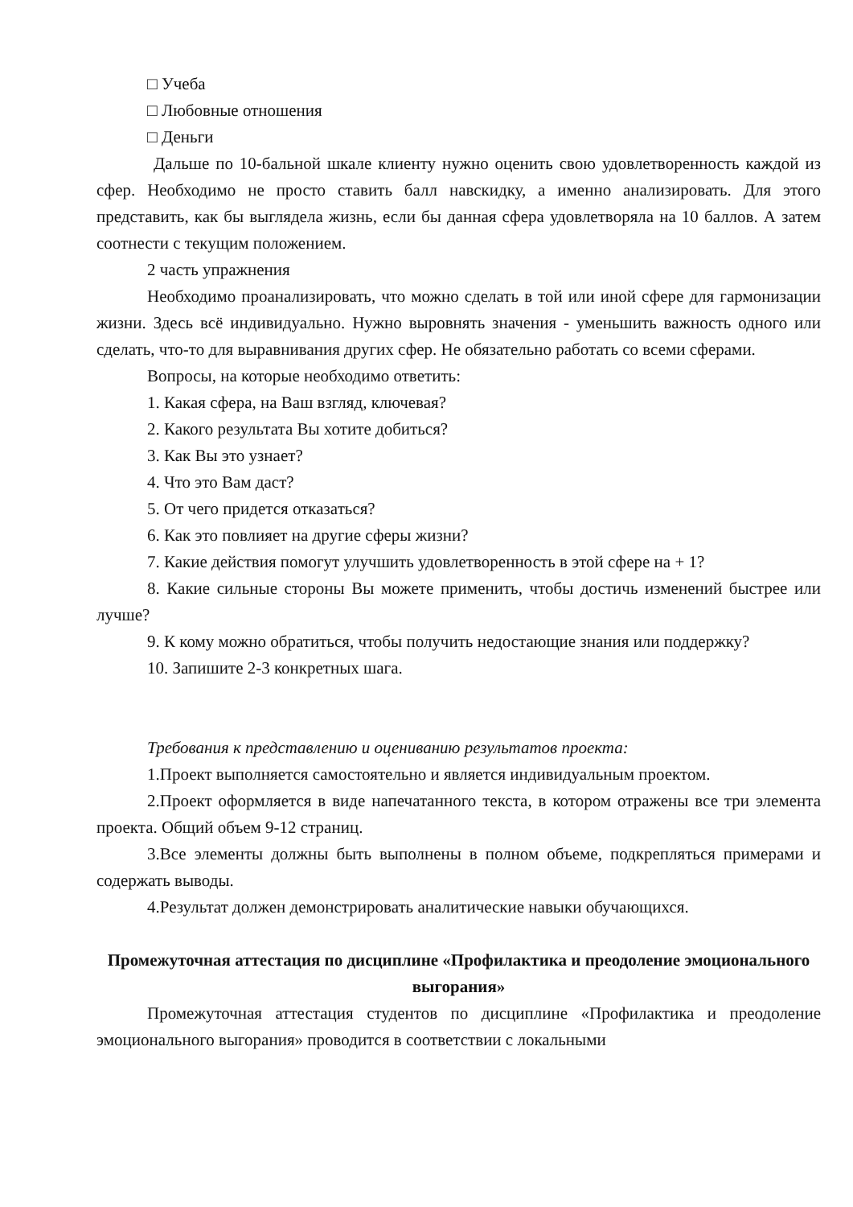□ Учеба
□ Любовные отношения
□ Деньги
Дальше по 10-бальной шкале клиенту нужно оценить свою удовлетворенность каждой из сфер. Необходимо не просто ставить балл навскидку, а именно анализировать. Для этого представить, как бы выглядела жизнь, если бы данная сфера удовлетворяла на 10 баллов. А затем соотнести с текущим положением.
2 часть упражнения
Необходимо проанализировать, что можно сделать в той или иной сфере для гармонизации жизни. Здесь всё индивидуально. Нужно выровнять значения - уменьшить важность одного или сделать, что-то для выравнивания других сфер. Не обязательно работать со всеми сферами.
Вопросы, на которые необходимо ответить:
1. Какая сфера, на Ваш взгляд, ключевая?
2. Какого результата Вы хотите добиться?
3. Как Вы это узнает?
4. Что это Вам даст?
5. От чего придется отказаться?
6. Как это повлияет на другие сферы жизни?
7. Какие действия помогут улучшить удовлетворенность в этой сфере на + 1?
8. Какие сильные стороны Вы можете применить, чтобы достичь изменений быстрее или лучше?
9. К кому можно обратиться, чтобы получить недостающие знания или поддержку?
10. Запишите 2-3 конкретных шага.
Требования к представлению и оцениванию результатов проекта:
1.Проект выполняется самостоятельно и является индивидуальным проектом.
2.Проект оформляется в виде напечатанного текста, в котором отражены все три элемента проекта. Общий объем 9-12 страниц.
3.Все элементы должны быть выполнены в полном объеме, подкрепляться примерами и содержать выводы.
4.Результат должен демонстрировать аналитические навыки обучающихся.
Промежуточная аттестация по дисциплине «Профилактика и преодоление эмоционального выгорания»
Промежуточная аттестация студентов по дисциплине «Профилактика и преодоление эмоционального выгорания» проводится в соответствии с локальными